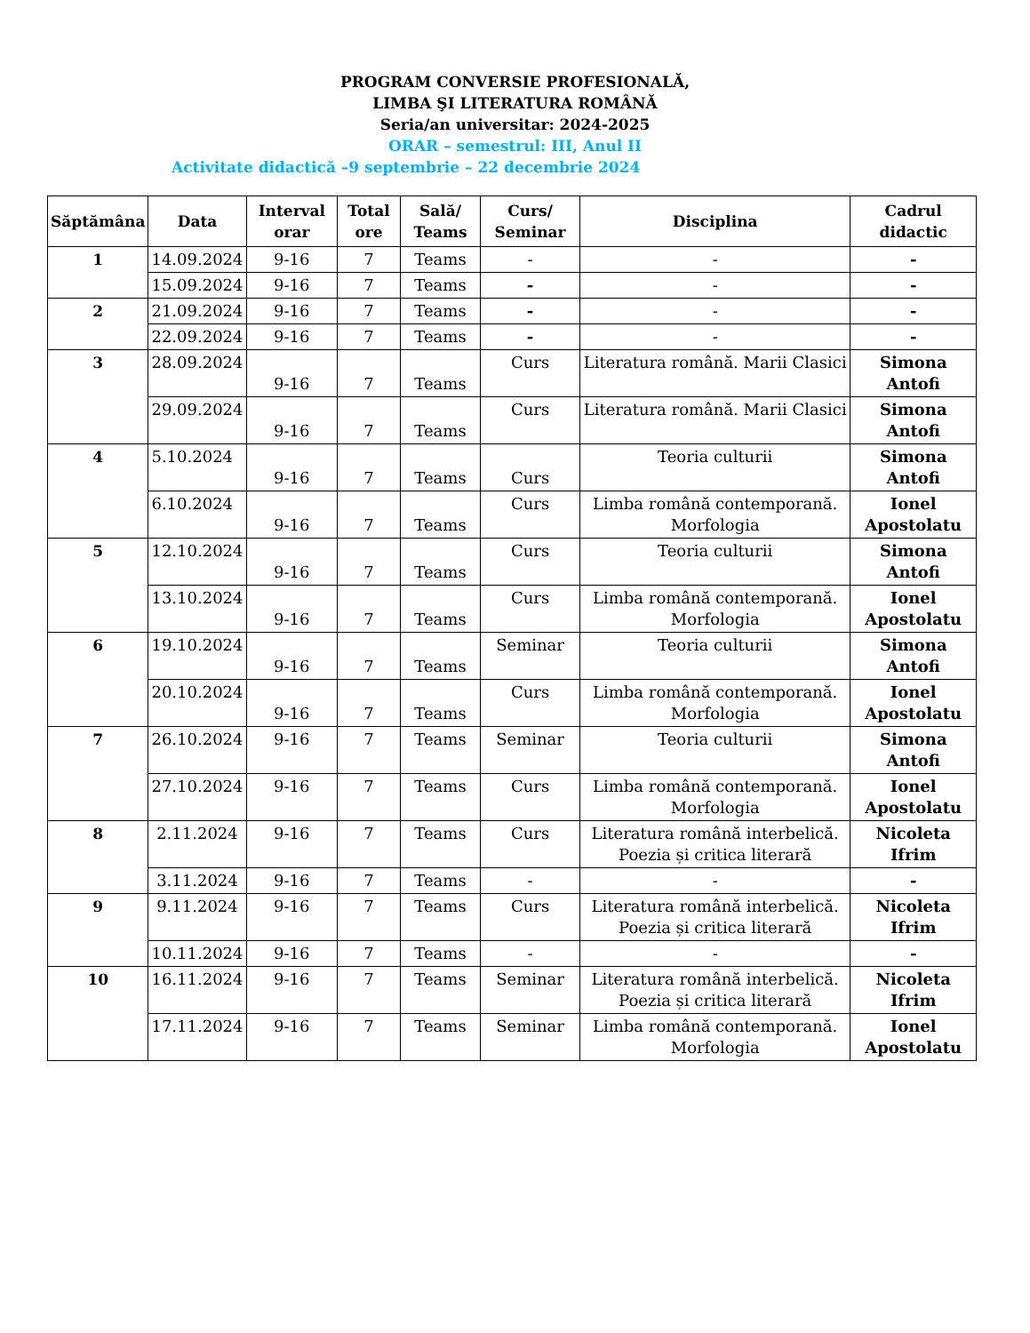PROGRAM CONVERSIE PROFESIONALĂ,
LIMBA ŞI LITERATURA ROMÂNĂ
Seria/an universitar: 2024-2025
ORAR – semestrul: III, Anul II
Activitate didactică –9 septembrie – 22 decembrie 2024
| Săptămâna | Data | Interval orar | Total ore | Sală/ Teams | Curs/ Seminar | Disciplina | Cadrul didactic |
| --- | --- | --- | --- | --- | --- | --- | --- |
| 1 | 14.09.2024 | 9-16 | 7 | Teams | - | - | - |
| | 15.09.2024 | 9-16 | 7 | Teams | - | - | - |
| 2 | 21.09.2024 | 9-16 | 7 | Teams | - | - | - |
| | 22.09.2024 | 9-16 | 7 | Teams | - | - | - |
| 3 | 28.09.2024 | 9-16 | 7 | Teams | Curs | Literatura română. Marii Clasici | Simona Antofi |
| | 29.09.2024 | 9-16 | 7 | Teams | Curs | Literatura română. Marii Clasici | Simona Antofi |
| 4 | 5.10.2024 | 9-16 | 7 | Teams | Curs | Teoria culturii | Simona Antofi |
| | 6.10.2024 | 9-16 | 7 | Teams | Curs | Limba română contemporană. Morfologia | Ionel Apostolatu |
| 5 | 12.10.2024 | 9-16 | 7 | Teams | Curs | Teoria culturii | Simona Antofi |
| | 13.10.2024 | 9-16 | 7 | Teams | Curs | Limba română contemporană. Morfologia | Ionel Apostolatu |
| 6 | 19.10.2024 | 9-16 | 7 | Teams | Seminar | Teoria culturii | Simona Antofi |
| | 20.10.2024 | 9-16 | 7 | Teams | Curs | Limba română contemporană. Morfologia | Ionel Apostolatu |
| 7 | 26.10.2024 | 9-16 | 7 | Teams | Seminar | Teoria culturii | Simona Antofi |
| | 27.10.2024 | 9-16 | 7 | Teams | Curs | Limba română contemporană. Morfologia | Ionel Apostolatu |
| 8 | 2.11.2024 | 9-16 | 7 | Teams | Curs | Literatura română interbelică. Poezia și critica literară | Nicoleta Ifrim |
| | 3.11.2024 | 9-16 | 7 | Teams | - | - | - |
| 9 | 9.11.2024 | 9-16 | 7 | Teams | Curs | Literatura română interbelică. Poezia și critica literară | Nicoleta Ifrim |
| | 10.11.2024 | 9-16 | 7 | Teams | - | - | - |
| 10 | 16.11.2024 | 9-16 | 7 | Teams | Seminar | Literatura română interbelică. Poezia și critica literară | Nicoleta Ifrim |
| | 17.11.2024 | 9-16 | 7 | Teams | Seminar | Limba română contemporană. Morfologia | Ionel Apostolatu |